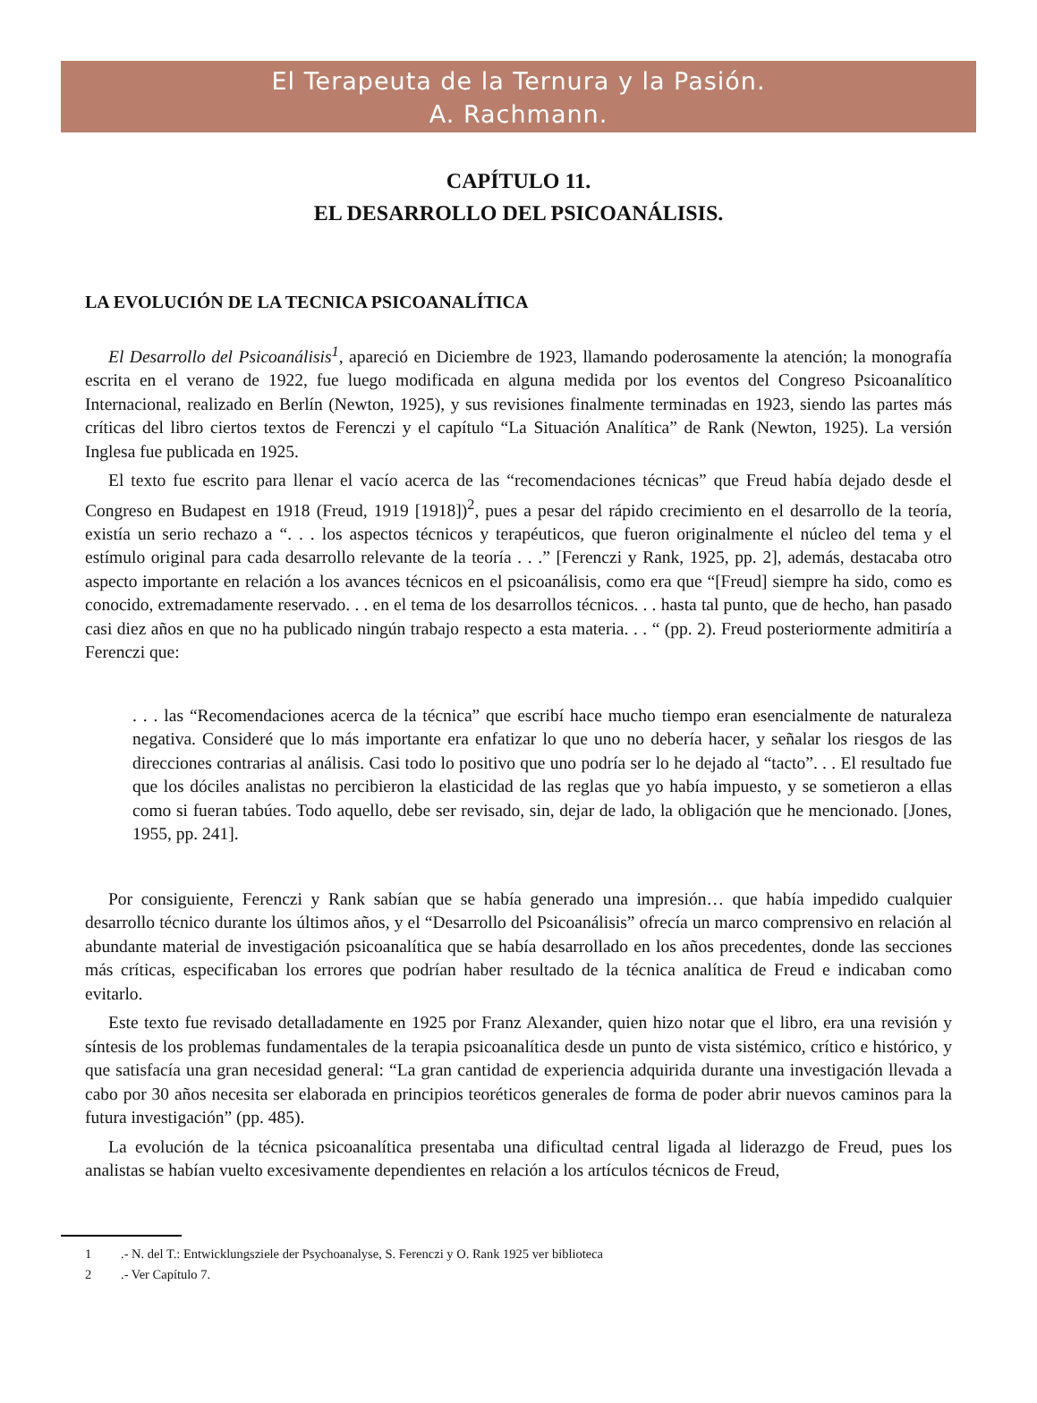El Terapeuta de la Ternura y la Pasión.
A. Rachmann.
CAPÍTULO 11.
EL DESARROLLO DEL PSICOANÁLISIS.
LA EVOLUCIÓN DE LA TECNICA PSICOANALÍTICA
El Desarrollo del Psicoanálisis<sup>1</sup>, apareció en Diciembre de 1923, llamando poderosamente la atención; la monografía escrita en el verano de 1922, fue luego modificada en alguna medida por los eventos del Congreso Psicoanalítico Internacional, realizado en Berlín (Newton, 1925), y sus revisiones finalmente terminadas en 1923, siendo las partes más críticas del libro ciertos textos de Ferenczi y el capítulo “La Situación Analítica” de Rank (Newton, 1925). La versión Inglesa fue publicada en 1925.
El texto fue escrito para llenar el vacío acerca de las “recomendaciones técnicas” que Freud había dejado desde el Congreso en Budapest en 1918 (Freud, 1919 [1918])<sup>2</sup>, pues a pesar del rápido crecimiento en el desarrollo de la teoría, existía un serio rechazo a “. . . los aspectos técnicos y terapéuticos, que fueron originalmente el núcleo del tema y el estímulo original para cada desarrollo relevante de la teoría . . .” [Ferenczi y Rank, 1925, pp. 2], además, destacaba otro aspecto importante en relación a los avances técnicos en el psicoanálisis, como era que “[Freud] siempre ha sido, como es conocido, extremadamente reservado. . . en el tema de los desarrollos técnicos. . . hasta tal punto, que de hecho, han pasado casi diez años en que no ha publicado ningún trabajo respecto a esta materia. . . “ (pp. 2). Freud posteriormente admitiría a Ferenczi que:
. . . las “Recomendaciones acerca de la técnica” que escribí hace mucho tiempo eran esencialmente de naturaleza negativa. Consideré que lo más importante era enfatizar lo que uno no debería hacer, y señalar los riesgos de las direcciones contrarias al análisis. Casi todo lo positivo que uno podría ser lo he dejado al “tacto”. . . El resultado fue que los dóciles analistas no percibieron la elasticidad de las reglas que yo había impuesto, y se sometieron a ellas como si fueran tabúes. Todo aquello, debe ser revisado, sin, dejar de lado, la obligación que he mencionado. [Jones, 1955, pp. 241].
Por consiguiente, Ferenczi y Rank sabían que se había generado una impresión… que había impedido cualquier desarrollo técnico durante los últimos años, y el “Desarrollo del Psicoanálisis” ofrecía un marco comprensivo en relación al abundante material de investigación psicoanalítica que se había desarrollado en los años precedentes, donde las secciones más críticas, especificaban los errores que podrían haber resultado de la técnica analítica de Freud e indicaban como evitarlo.
Este texto fue revisado detalladamente en 1925 por Franz Alexander, quien hizo notar que el libro, era una revisión y síntesis de los problemas fundamentales de la terapia psicoanalítica desde un punto de vista sistémico, crítico e histórico, y que satisfacía una gran necesidad general: “La gran cantidad de experiencia adquirida durante una investigación llevada a cabo por 30 años necesita ser elaborada en principios teoréticos generales de forma de poder abrir nuevos caminos para la futura investigación” (pp. 485).
La evolución de la técnica psicoanalítica presentaba una dificultad central ligada al liderazgo de Freud, pues los analistas se habían vuelto excesivamente dependientes en relación a los artículos técnicos de Freud,
1.- N. del T.: Entwicklungsziele der Psychoanalyse, S. Ferenczi y O. Rank 1925 ver biblioteca
2.- Ver Capítulo 7.